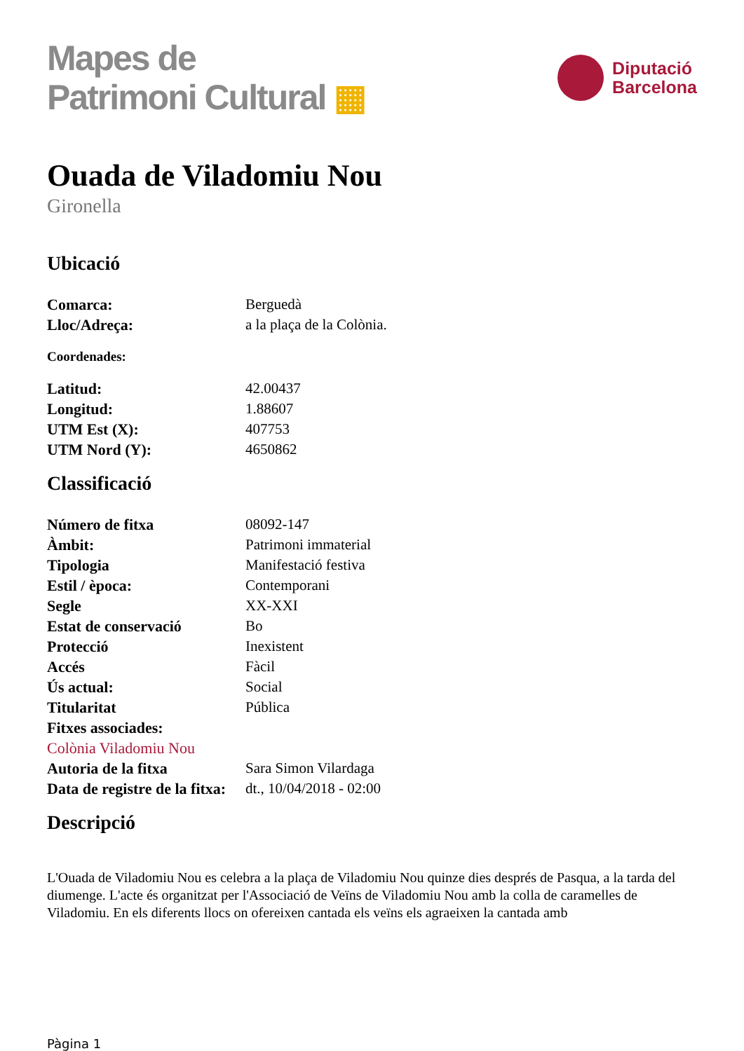Mapes de
Patrimoni Cultural ▦
Diputació
Barcelona
Ouada de Viladomiu Nou
Gironella
Ubicació
Comarca: Berguedà
Lloc/Adreça: a la plaça de la Colònia.
Coordenades:
Latitud: 42.00437
Longitud: 1.88607
UTM Est (X): 407753
UTM Nord (Y): 4650862
Classificació
Número de fitxa 08092-147
Àmbit: Patrimoni immaterial
Tipologia Manifestació festiva
Estil / època: Contemporani
Segle XX-XXI
Estat de conservació Bo
Protecció Inexistent
Accés Fàcil
Ús actual: Social
Titularitat Pública
Fitxes associades:
Colònia Viladomiu Nou
Autoria de la fitxa Sara Simon Vilardaga
Data de registre de la fitxa:
dt., 10/04/2018 - 02:00
Descripció
L'Ouada de Viladomiu Nou es celebra a la plaça de Viladomiu Nou quinze dies després de Pasqua, a la tarda del diumenge. L'acte és organitzat per l'Associació de Veïns de Viladomiu Nou amb la colla de caramelles de Viladomiu. En els diferents llocs on ofereixen cantada els veïns els agraeixen la cantada amb
Pàgina 1